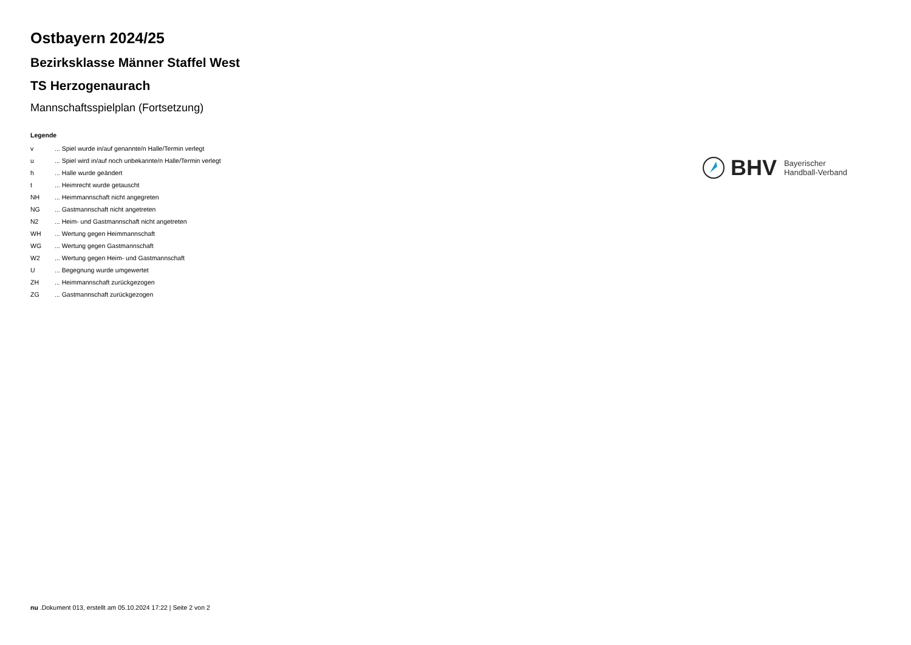Ostbayern 2024/25
Bezirksklasse Männer Staffel West
TS Herzogenaurach
Mannschaftsspielplan (Fortsetzung)
Legende
| v | ... Spiel wurde in/auf genannte/n Halle/Termin verlegt |
| u | ... Spiel wird in/auf noch unbekannte/n Halle/Termin verlegt |
| h | ... Halle wurde geändert |
| t | ... Heimrecht wurde getauscht |
| NH | ... Heimmannschaft nicht angegreten |
| NG | ... Gastmannschaft nicht angetreten |
| N2 | ... Heim- und Gastmannschaft nicht angetreten |
| WH | ... Wertung gegen Heimmannschaft |
| WG | ... Wertung gegen Gastmannschaft |
| W2 | ... Wertung gegen Heim- und Gastmannschaft |
| U | ... Begegnung wurde umgewertet |
| ZH | ... Heimmannschaft zurückgezogen |
| ZG | ... Gastmannschaft zurückgezogen |
BHV
Bayerischer
Handball-Verband
nu .Dokument 013, erstellt am 05.10.2024 17:22 | Seite 2 von 2